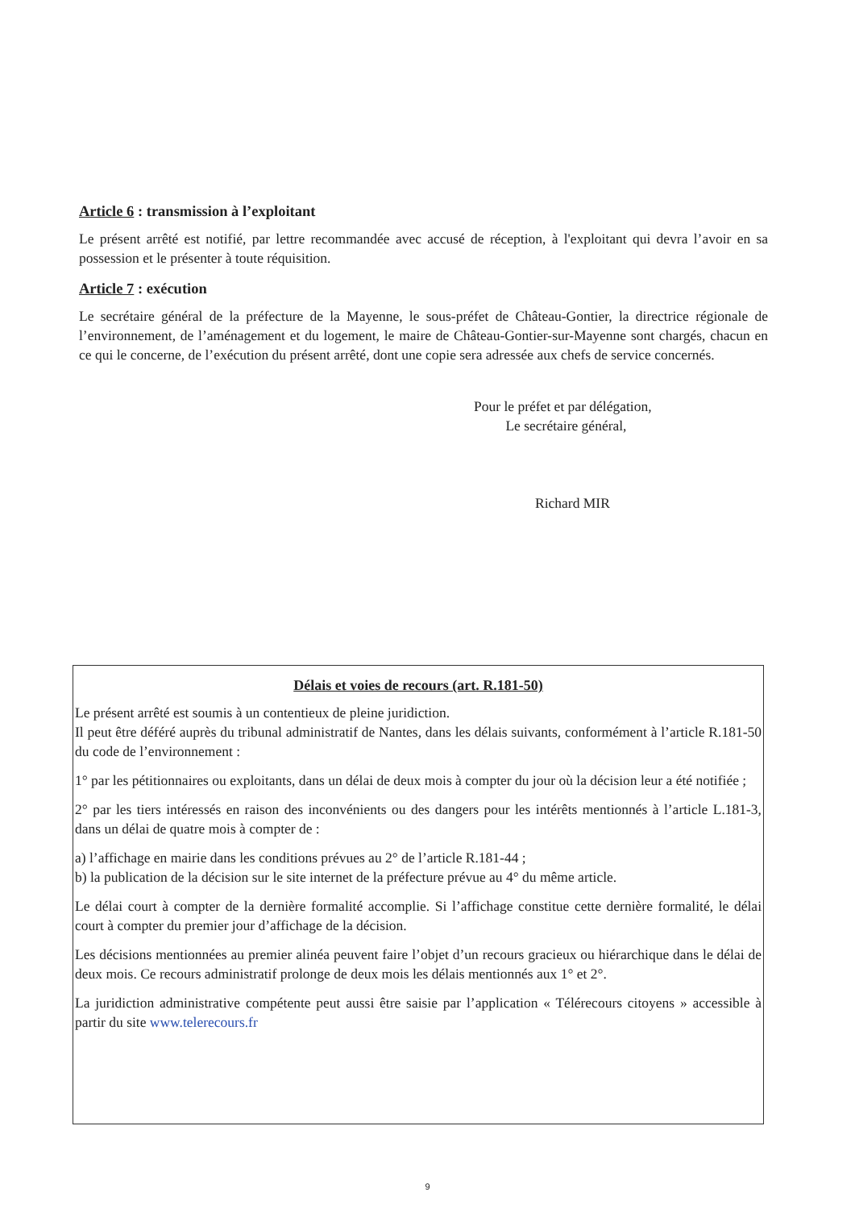Article 6 : transmission à l’exploitant
Le présent arrêté est notifié, par lettre recommandée avec accusé de réception, à l'exploitant qui devra l’avoir en sa possession et le présenter à toute réquisition.
Article 7 : exécution
Le secrétaire général de la préfecture de la Mayenne, le sous-préfet de Château-Gontier, la directrice régionale de l’environnement, de l’aménagement et du logement, le maire de Château-Gontier-sur-Mayenne sont chargés, chacun en ce qui le concerne, de l’exécution du présent arrêté, dont une copie sera adressée aux chefs de service concernés.
Pour le préfet et par délégation,
Le secrétaire général,
Richard MIR
Délais et voies de recours (art. R.181-50)
Le présent arrêté est soumis à un contentieux de pleine juridiction.
Il peut être déféré auprès du tribunal administratif de Nantes, dans les délais suivants, conformément à l’article R.181-50 du code de l’environnement :
1° par les pétitionnaires ou exploitants, dans un délai de deux mois à compter du jour où la décision leur a été notifiée ;
2° par les tiers intéressés en raison des inconvénients ou des dangers pour les intérêts mentionnés à l’article L.181-3, dans un délai de quatre mois à compter de :
a) l’affichage en mairie dans les conditions prévues au 2° de l’article R.181-44 ;
b) la publication de la décision sur le site internet de la préfecture prévue au 4° du même article.
Le délai court à compter de la dernière formalité accomplie. Si l’affichage constitue cette dernière formalité, le délai court à compter du premier jour d’affichage de la décision.
Les décisions mentionnées au premier alinéa peuvent faire l’objet d’un recours gracieux ou hiérarchique dans le délai de deux mois. Ce recours administratif prolonge de deux mois les délais mentionnés aux 1° et 2°.
La juridiction administrative compétente peut aussi être saisie par l’application « Télérecours citoyens » accessible à partir du site www.telerecours.fr
9